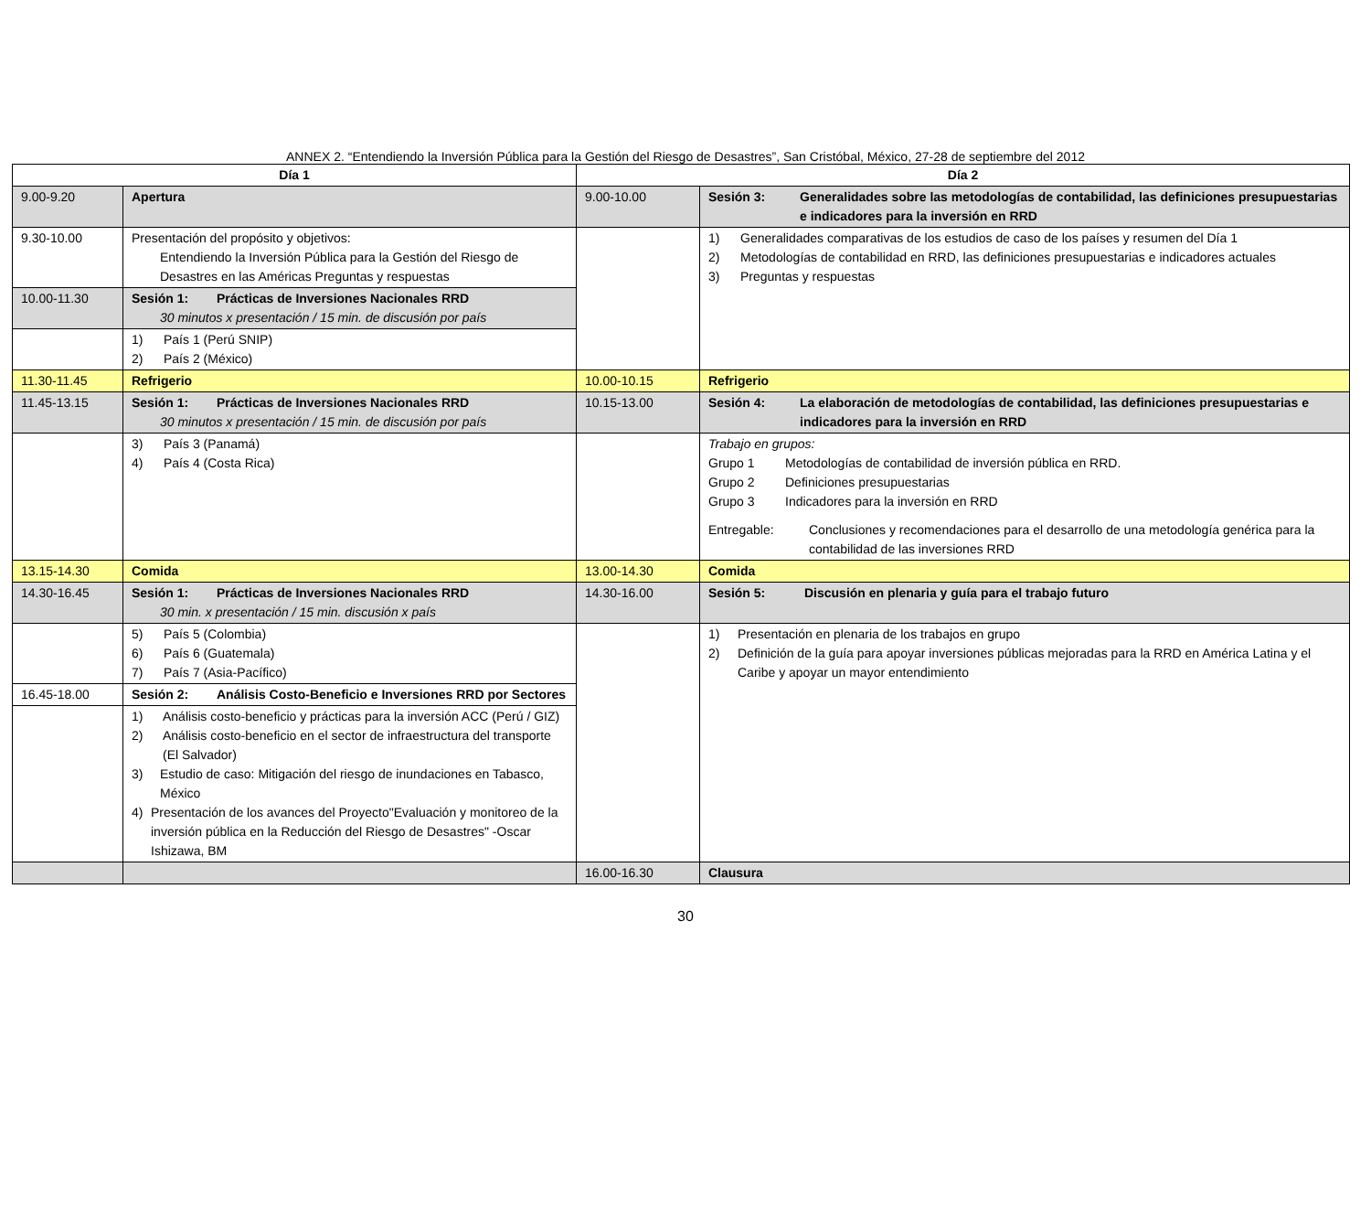ANNEX 2. “Entendiendo la Inversión Pública para la Gestión del Riesgo de Desastres”, San Cristóbal, México, 27-28 de septiembre del 2012
| Día 1 | | Día 2 | |
| --- | --- | --- | --- |
| 9.00-9.20 | Apertura | 9.00-10.00 | Sesión 3: Generalidades sobre las metodologías de contabilidad, las definiciones presupuestarias e indicadores para la inversión en RRD |
| 9.30-10.00 | Presentación del propósito y objetivos: Entendiendo la Inversión Pública para la Gestión del Riesgo de Desastres en las Américas Preguntas y respuestas | | 1) Generalidades comparativas de los estudios de caso de los países y resumen del Día 1 2) Metodologías de contabilidad en RRD, las definiciones presupuestarias e indicadores actuales 3) Preguntas y respuestas |
| 10.00-11.30 | Sesión 1: Prácticas de Inversiones Nacionales RRD 30 minutos x presentación / 15 min. de discusión por país | | |
| | 1) País 1 (Perú SNIP) 2) País 2 (México) | | |
| 11.30-11.45 | Refrigerio | 10.00-10.15 | Refrigerio |
| 11.45-13.15 | Sesión 1: Prácticas de Inversiones Nacionales RRD 30 minutos x presentación / 15 min. de discusión por país | 10.15-13.00 | Sesión 4: La elaboración de metodologías de contabilidad, las definiciones presupuestarias e indicadores para la inversión en RRD |
| | 3) País 3 (Panamá) 4) País 4 (Costa Rica) | | Trabajo en grupos: Grupo 1 Metodologías de contabilidad de inversión pública en RRD. Grupo 2 Definiciones presupuestarias Grupo 3 Indicadores para la inversión en RRD Entregable: Conclusiones y recomendaciones para el desarrollo de una metodología genérica para la contabilidad de las inversiones RRD |
| 13.15-14.30 | Comida | 13.00-14.30 | Comida |
| 14.30-16.45 | Sesión 1: Prácticas de Inversiones Nacionales RRD 30 min. x presentación / 15 min. discusión x país | 14.30-16.00 | Sesión 5: Discusión en plenaria y guía para el trabajo futuro |
| | 5) País 5 (Colombia) 6) País 6 (Guatemala) 7) País 7 (Asia-Pacífico) | | 1) Presentación en plenaria de los trabajos en grupo 2) Definición de la guía para apoyar inversiones públicas mejoradas para la RRD en América Latina y el Caribe y apoyar un mayor entendimiento |
| 16.45-18.00 | Sesión 2: Análisis Costo-Beneficio e Inversiones RRD por Sectores | | |
| | 1) Análisis costo-beneficio y prácticas para la inversión ACC (Perú / GIZ) 2) Análisis costo-beneficio en el sector de infraestructura del transporte (El Salvador) 3) Estudio de caso: Mitigación del riesgo de inundaciones en Tabasco, México 4) Presentación de los avances del Proyecto"Evaluación y monitoreo de la inversión pública en la Reducción del Riesgo de Desastres" -Oscar Ishizawa, BM | | |
| | | 16.00-16.30 | Clausura |
30